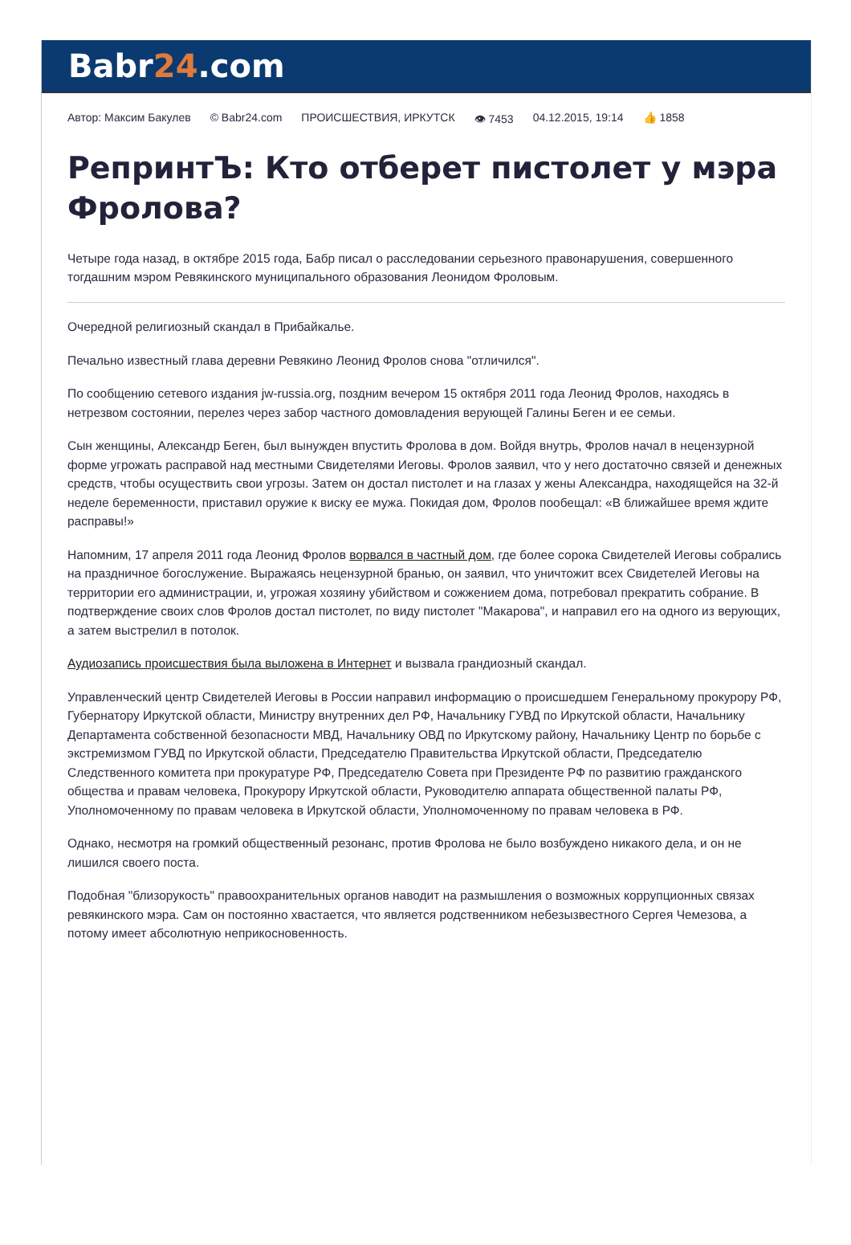Babr24.com
Автор: Максим Бакулев © Babr24.com ПРОИСШЕСТВИЯ, ИРКУТСК 👁 7453 04.12.2015, 19:14 👍 1858
РепринтЪ: Кто отберет пистолет у мэра Фролова?
Четыре года назад, в октябре 2015 года, Бабр писал о расследовании серьезного правонарушения, совершенного тогдашним мэром Ревякинского муниципального образования Леонидом Фроловым.
Очередной религиозный скандал в Прибайкалье.
Печально известный глава деревни Ревякино Леонид Фролов снова "отличился".
По сообщению сетевого издания jw-russia.org, поздним вечером 15 октября 2011 года Леонид Фролов, находясь в нетрезвом состоянии, перелез через забор частного домовладения верующей Галины Беген и ее семьи.
Сын женщины, Александр Беген, был вынужден впустить Фролова в дом. Войдя внутрь, Фролов начал в нецензурной форме угрожать расправой над местными Свидетелями Иеговы. Фролов заявил, что у него достаточно связей и денежных средств, чтобы осуществить свои угрозы. Затем он достал пистолет и на глазах у жены Александра, находящейся на 32-й неделе беременности, приставил оружие к виску ее мужа. Покидая дом, Фролов пообещал: «В ближайшее время ждите расправы!»
Напомним, 17 апреля 2011 года Леонид Фролов ворвался в частный дом, где более сорока Свидетелей Иеговы собрались на праздничное богослужение. Выражаясь нецензурной бранью, он заявил, что уничтожит всех Свидетелей Иеговы на территории его администрации, и, угрожая хозяину убийством и сожжением дома, потребовал прекратить собрание. В подтверждение своих слов Фролов достал пистолет, по виду пистолет "Макарова", и направил его на одного из верующих, а затем выстрелил в потолок.
Аудиозапись происшествия была выложена в Интернет и вызвала грандиозный скандал.
Управленческий центр Свидетелей Иеговы в России направил информацию о происшедшем Генеральному прокурору РФ, Губернатору Иркутской области, Министру внутренних дел РФ, Начальнику ГУВД по Иркутской области, Начальнику Департамента собственной безопасности МВД, Начальнику ОВД по Иркутскому району, Начальнику Центр по борьбе с экстремизмом ГУВД по Иркутской области, Председателю Правительства Иркутской области, Председателю Следственного комитета при прокуратуре РФ, Председателю Совета при Президенте РФ по развитию гражданского общества и правам человека, Прокурору Иркутской области, Руководителю аппарата общественной палаты РФ, Уполномоченному по правам человека в Иркутской области, Уполномоченному по правам человека в РФ.
Однако, несмотря на громкий общественный резонанс, против Фролова не было возбуждено никакого дела, и он не лишился своего поста.
Подобная "близорукость" правоохранительных органов наводит на размышления о возможных коррупционных связах ревякинского мэра. Сам он постоянно хвастается, что является родственником небезызвестного Сергея Чемезова, а потому имеет абсолютную неприкосновенность.